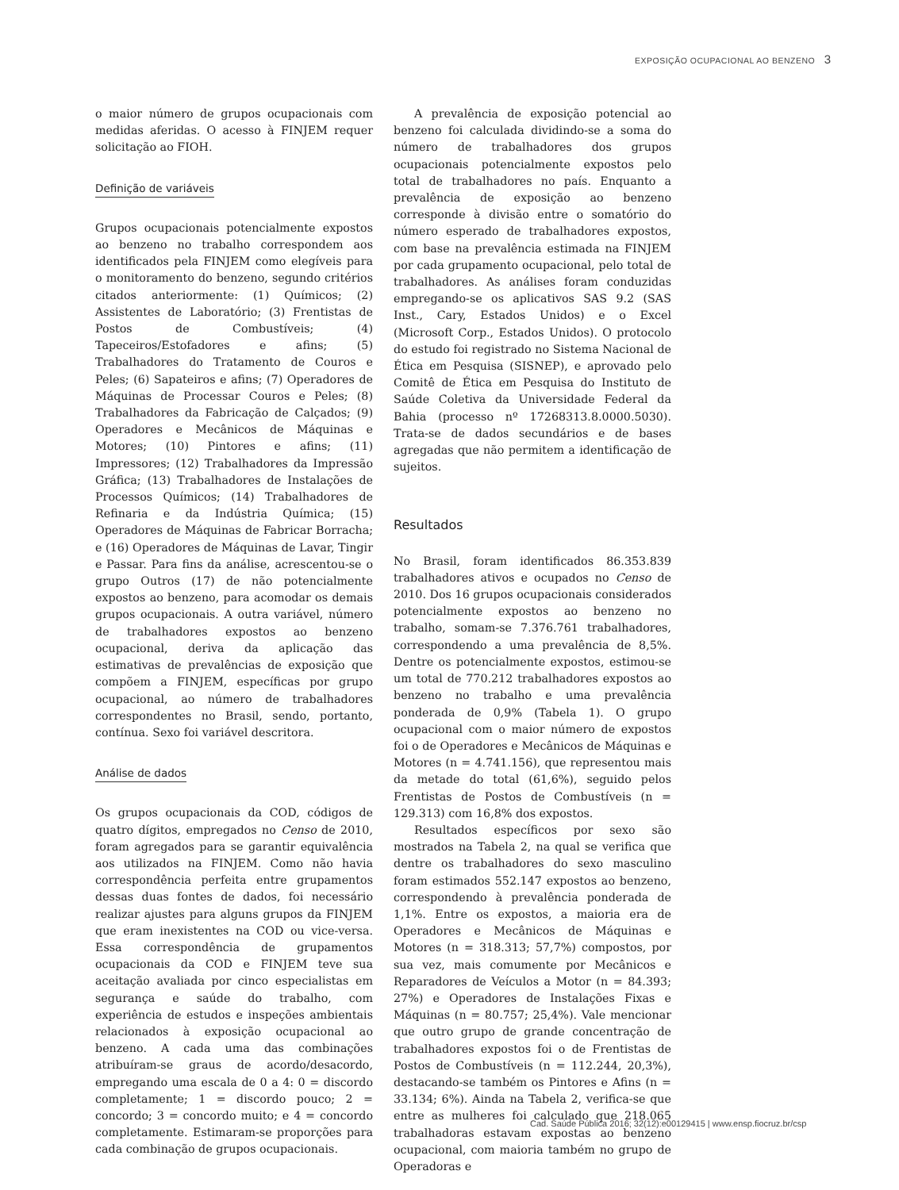EXPOSIÇÃO OCUPACIONAL AO BENZENO 3
o maior número de grupos ocupacionais com medidas aferidas. O acesso à FINJEM requer solicitação ao FIOH.
Definição de variáveis
Grupos ocupacionais potencialmente expostos ao benzeno no trabalho correspondem aos identificados pela FINJEM como elegíveis para o monitoramento do benzeno, segundo critérios citados anteriormente: (1) Químicos; (2) Assistentes de Laboratório; (3) Frentistas de Postos de Combustíveis; (4) Tapeceiros/Estofadores e afins; (5) Trabalhadores do Tratamento de Couros e Peles; (6) Sapateiros e afins; (7) Operadores de Máquinas de Processar Couros e Peles; (8) Trabalhadores da Fabricação de Calçados; (9) Operadores e Mecânicos de Máquinas e Motores; (10) Pintores e afins; (11) Impressores; (12) Trabalhadores da Impressão Gráfica; (13) Trabalhadores de Instalações de Processos Químicos; (14) Trabalhadores de Refinaria e da Indústria Química; (15) Operadores de Máquinas de Fabricar Borracha; e (16) Operadores de Máquinas de Lavar, Tingir e Passar. Para fins da análise, acrescentou-se o grupo Outros (17) de não potencialmente expostos ao benzeno, para acomodar os demais grupos ocupacionais. A outra variável, número de trabalhadores expostos ao benzeno ocupacional, deriva da aplicação das estimativas de prevalências de exposição que compõem a FINJEM, específicas por grupo ocupacional, ao número de trabalhadores correspondentes no Brasil, sendo, portanto, contínua. Sexo foi variável descritora.
Análise de dados
Os grupos ocupacionais da COD, códigos de quatro dígitos, empregados no Censo de 2010, foram agregados para se garantir equivalência aos utilizados na FINJEM. Como não havia correspondência perfeita entre grupamentos dessas duas fontes de dados, foi necessário realizar ajustes para alguns grupos da FINJEM que eram inexistentes na COD ou vice-versa. Essa correspondência de grupamentos ocupacionais da COD e FINJEM teve sua aceitação avaliada por cinco especialistas em segurança e saúde do trabalho, com experiência de estudos e inspeções ambientais relacionados à exposição ocupacional ao benzeno. A cada uma das combinações atribuíram-se graus de acordo/desacordo, empregando uma escala de 0 a 4: 0 = discordo completamente; 1 = discordo pouco; 2 = concordo; 3 = concordo muito; e 4 = concordo completamente. Estimaram-se proporções para cada combinação de grupos ocupacionais.
A prevalência de exposição potencial ao benzeno foi calculada dividindo-se a soma do número de trabalhadores dos grupos ocupacionais potencialmente expostos pelo total de trabalhadores no país. Enquanto a prevalência de exposição ao benzeno corresponde à divisão entre o somatório do número esperado de trabalhadores expostos, com base na prevalência estimada na FINJEM por cada grupamento ocupacional, pelo total de trabalhadores. As análises foram conduzidas empregando-se os aplicativos SAS 9.2 (SAS Inst., Cary, Estados Unidos) e o Excel (Microsoft Corp., Estados Unidos). O protocolo do estudo foi registrado no Sistema Nacional de Ética em Pesquisa (SISNEP), e aprovado pelo Comitê de Ética em Pesquisa do Instituto de Saúde Coletiva da Universidade Federal da Bahia (processo nº 17268313.8.0000.5030). Trata-se de dados secundários e de bases agregadas que não permitem a identificação de sujeitos.
Resultados
No Brasil, foram identificados 86.353.839 trabalhadores ativos e ocupados no Censo de 2010. Dos 16 grupos ocupacionais considerados potencialmente expostos ao benzeno no trabalho, somam-se 7.376.761 trabalhadores, correspondendo a uma prevalência de 8,5%. Dentre os potencialmente expostos, estimou-se um total de 770.212 trabalhadores expostos ao benzeno no trabalho e uma prevalência ponderada de 0,9% (Tabela 1). O grupo ocupacional com o maior número de expostos foi o de Operadores e Mecânicos de Máquinas e Motores (n = 4.741.156), que representou mais da metade do total (61,6%), seguido pelos Frentistas de Postos de Combustíveis (n = 129.313) com 16,8% dos expostos.
Resultados específicos por sexo são mostrados na Tabela 2, na qual se verifica que dentre os trabalhadores do sexo masculino foram estimados 552.147 expostos ao benzeno, correspondendo à prevalência ponderada de 1,1%. Entre os expostos, a maioria era de Operadores e Mecânicos de Máquinas e Motores (n = 318.313; 57,7%) compostos, por sua vez, mais comumente por Mecânicos e Reparadores de Veículos a Motor (n = 84.393; 27%) e Operadores de Instalações Fixas e Máquinas (n = 80.757; 25,4%). Vale mencionar que outro grupo de grande concentração de trabalhadores expostos foi o de Frentistas de Postos de Combustíveis (n = 112.244, 20,3%), destacando-se também os Pintores e Afins (n = 33.134; 6%). Ainda na Tabela 2, verifica-se que entre as mulheres foi calculado que 218.065 trabalhadoras estavam expostas ao benzeno ocupacional, com maioria também no grupo de Operadoras e
Cad. Saúde Pública 2016; 32(12):e00129415 | www.ensp.fiocruz.br/csp